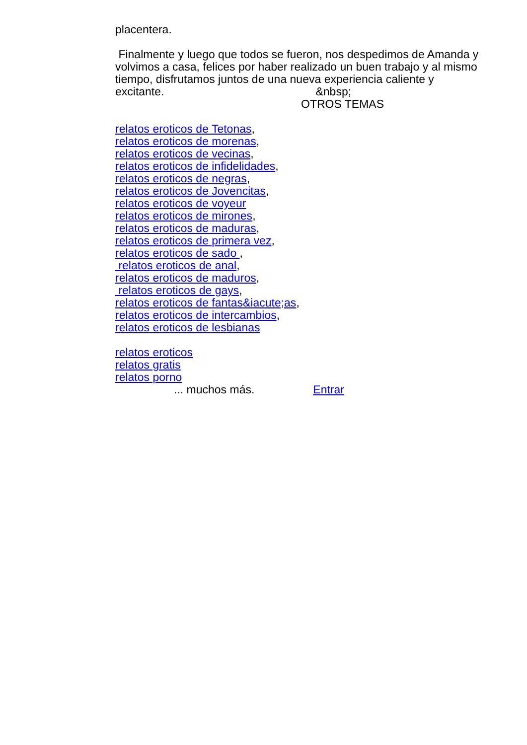placentera.
Finalmente y luego que todos se fueron, nos despedimos de Amanda y volvimos a casa, felices por haber realizado un buen trabajo y al mismo tiempo, disfrutamos juntos de una nueva experiencia caliente y excitante. &nbsp;
OTROS TEMAS
relatos eroticos de Tetonas,
relatos eroticos de morenas,
relatos eroticos de vecinas,
relatos eroticos de infidelidades,
relatos eroticos de negras,
relatos eroticos de Jovencitas,
relatos eroticos de voyeur
relatos eroticos de mirones,
relatos eroticos de maduras,
relatos eroticos de primera vez,
relatos eroticos de sado ,
relatos eroticos de anal,
relatos eroticos de maduros,
relatos eroticos de gays,
relatos eroticos de fantas&iacute;as,
relatos eroticos de intercambios,
relatos eroticos de lesbianas
relatos eroticos
relatos gratis
relatos porno
... muchos más. Entrar